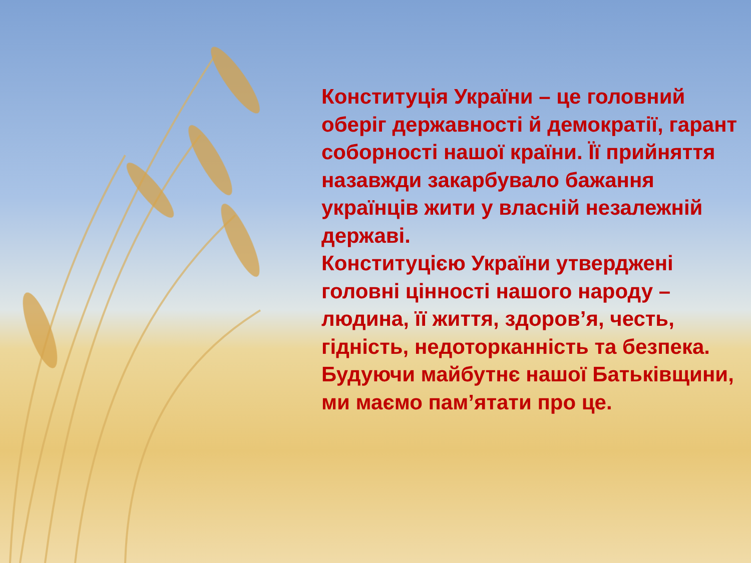Конституція України – це головний оберіг державності й демократії, гарант соборності нашої країни. Її прийняття назавжди закарбувало бажання українців жити у власній незалежній державі.
Конституцією України утверджені головні цінності нашого народу – людина, її життя, здоров’я, честь, гідність, недоторканність та безпека. Будуючи майбутнє нашої Батьківщини, ми маємо пам’ятати про це.